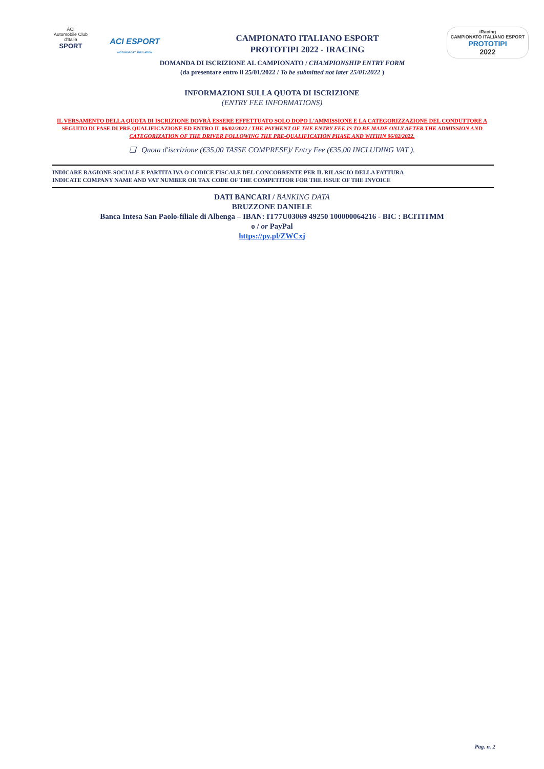ACI
Automobile Club d'Italia
SPORT
ACI ESPORT
MOTORSPORT SIMULATION
CAMPIONATO ITALIANO ESPORT
PROTOTIPI 2022 - IRACING
iRacing
CAMPIONATO ITALIANO ESPORT
PROTOTIPI
2022
DOMANDA DI ISCRIZIONE AL CAMPIONATO / CHAMPIONSHIP ENTRY FORM
(da presentare entro il 25/01/2022 / To be submitted not later 25/01/2022 )
INFORMAZIONI SULLA QUOTA DI ISCRIZIONE
(ENTRY FEE INFORMATIONS)
IL VERSAMENTO DELLA QUOTA DI ISCRIZIONE DOVRÀ ESSERE EFFETTUATO SOLO DOPO L'AMMISSIONE E LA CATEGORIZZAZIONE DEL CONDUTTORE A SEGUITO DI FASE DI PRE QUALIFICAZIONE ED ENTRO IL 06/02/2022 / THE PAYMENT OF THE ENTRY FEE IS TO BE MADE ONLY AFTER THE ADMISSION AND CATEGORIZATION OF THE DRIVER FOLLOWING THE PRE-QUALIFICATION PHASE AND WITHIN 06/02/2022.
❏ Quota d'iscrizione (€35,00 TASSE COMPRESE)/ Entry Fee (€35,00 INCLUDING VAT ).
INDICARE RAGIONE SOCIALE E PARTITA IVA O CODICE FISCALE DEL CONCORRENTE PER IL RILASCIO DELLA FATTURA
INDICATE COMPANY NAME AND VAT NUMBER OR TAX CODE OF THE COMPETITOR FOR THE ISSUE OF THE INVOICE
DATI BANCARI / BANKING DATA
BRUZZONE DANIELE
Banca Intesa San Paolo-filiale di Albenga – IBAN: IT77U03069 49250 100000064216 - BIC : BCITITMM
o / or PayPal
https://py.pl/ZWCxj
Pag. n. 2